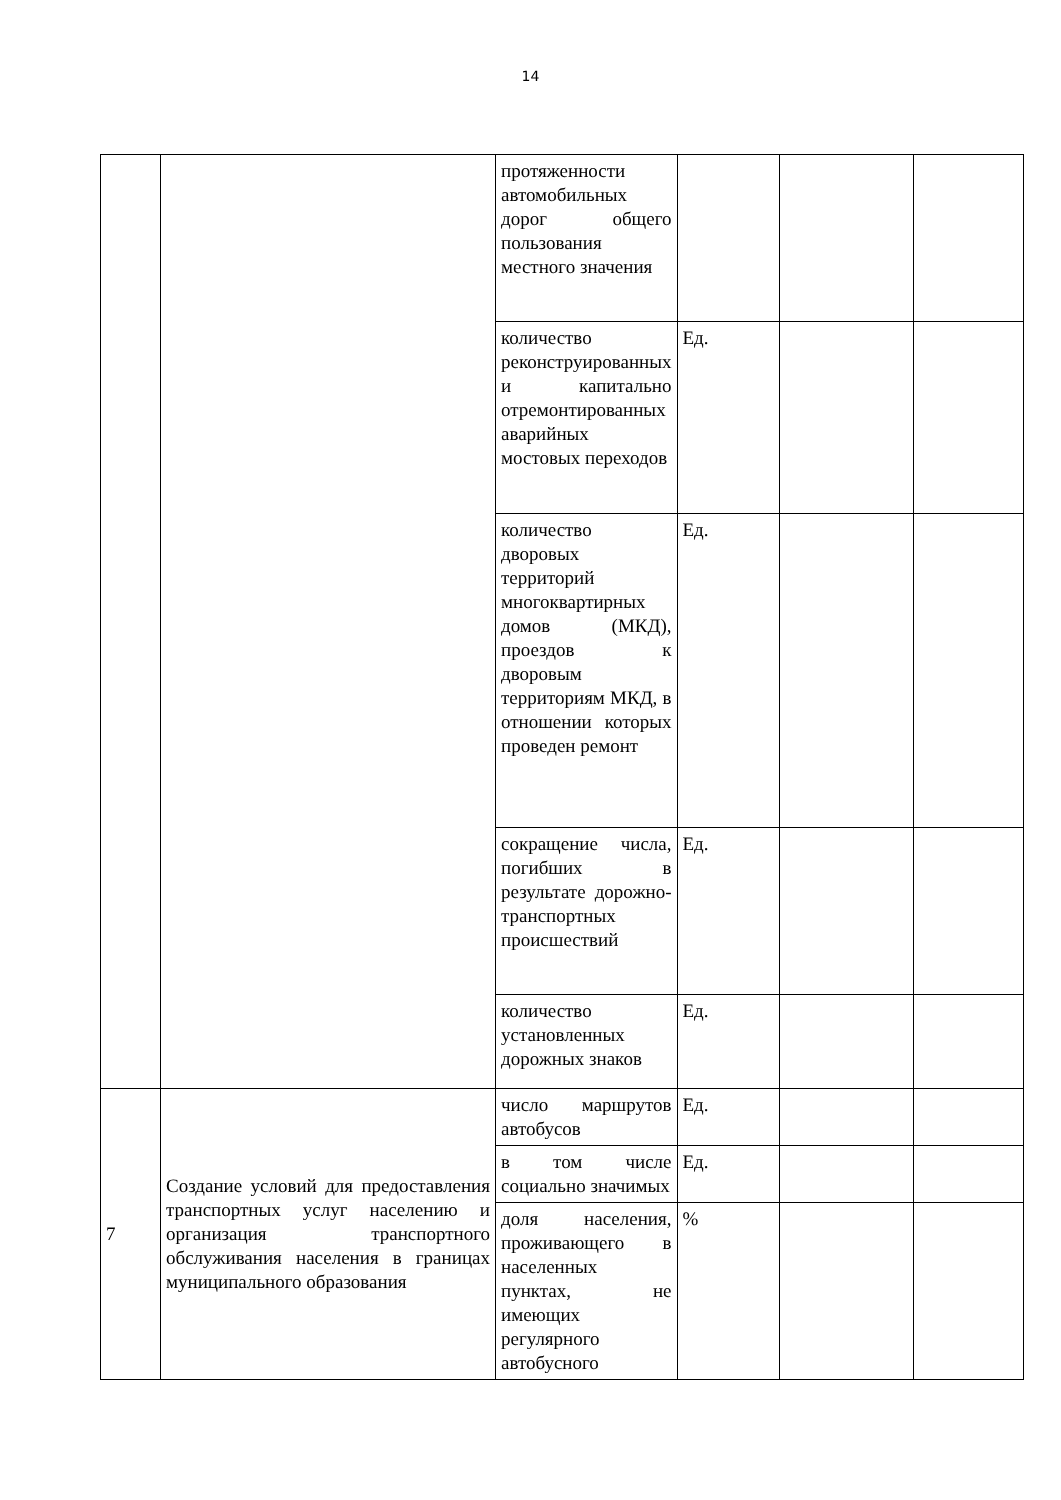14
| | | протяженности автомобильных дорог общего пользования местного значения | | | |
| | | количество реконструированных и капитально отремонтированных аварийных мостовых переходов | Ед. | | |
| | | количество дворовых территорий многоквартирных домов (МКД), проездов к дворовым территориям МКД, в отношении которых проведен ремонт | Ед. | | |
| | | сокращение числа, погибших в результате дорожно-транспортных происшествий | Ед. | | |
| | | количество установленных дорожных знаков | Ед. | | |
| 7 | Создание условий для предоставления транспортных услуг населению и организация транспортного обслуживания населения в границах муниципального образования | число маршрутов автобусов | Ед. | | |
| | | в том числе социально значимых | Ед. | | |
| | | доля населения, проживающего в населенных пунктах, не имеющих регулярного автобусного | % | | |